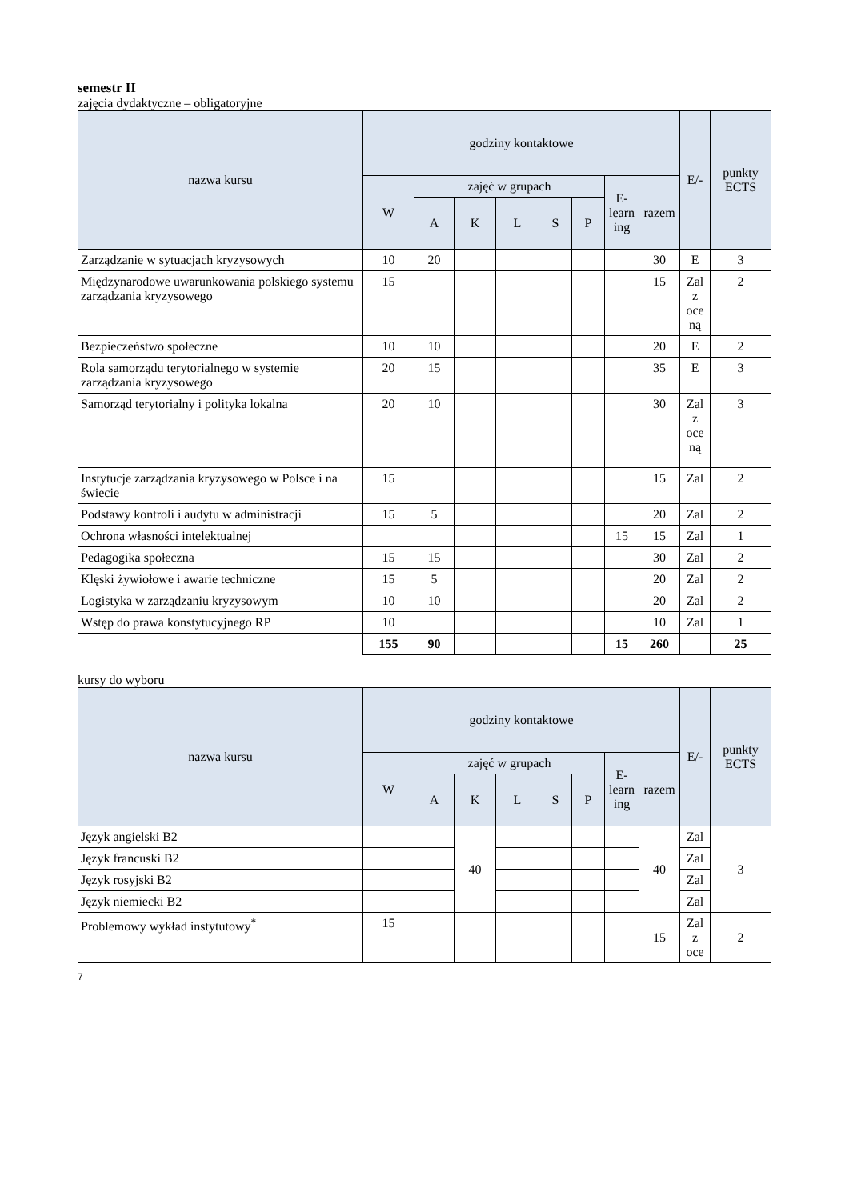semestr II
zajęcia dydaktyczne – obligatoryjne
| nazwa kursu | godziny kontaktowe | | | | | | | | E/- | punkty ECTS |
| --- | --- | --- | --- | --- | --- | --- | --- | --- | --- | --- |
| | W | zajęć w grupach | | | | | E- learn ing | razem | | |
| | | A | K | L | S | P | | | | |
| Zarządzanie w sytuacjach kryzysowych | 10 | 20 | | | | | | 30 | E | 3 |
| Międzynarodowe uwarunkowania polskiego systemu zarządzania kryzysowego | 15 | | | | | | | 15 | Zal z oce ną | 2 |
| Bezpieczeństwo społeczne | 10 | 10 | | | | | | 20 | E | 2 |
| Rola samorządu terytorialnego w systemie zarządzania kryzysowego | 20 | 15 | | | | | | 35 | E | 3 |
| Samorząd terytorialny i polityka lokalna | 20 | 10 | | | | | | 30 | Zal z oce ną | 3 |
| Instytucje zarządzania kryzysowego w Polsce i na świecie | 15 | | | | | | | 15 | Zal | 2 |
| Podstawy kontroli i audytu w administracji | 15 | 5 | | | | | | 20 | Zal | 2 |
| Ochrona własności intelektualnej | | | | | | | 15 | 15 | Zal | 1 |
| Pedagogika społeczna | 15 | 15 | | | | | | 30 | Zal | 2 |
| Klęski żywiołowe i awarie techniczne | 15 | 5 | | | | | | 20 | Zal | 2 |
| Logistyka w zarządzaniu kryzysowym | 10 | 10 | | | | | | 20 | Zal | 2 |
| Wstęp do prawa konstytucyjnego RP | 10 | | | | | | | 10 | Zal | 1 |
| | 155 | 90 | | | | | 15 | 260 | | 25 |
kursy do wyboru
| nazwa kursu | godziny kontaktowe | | | | | | | | E/- | punkty ECTS |
| --- | --- | --- | --- | --- | --- | --- | --- | --- | --- | --- |
| | W | zajęć w grupach | | | | | E- learn ing | razem | | |
| | | A | K | L | S | P | | | | |
| Język angielski B2 | | | 40 | | | | | 40 | Zal | 3 |
| Język francuski B2 | | | | | | | | | Zal | |
| Język rosyjski B2 | | | | | | | | | Zal | |
| Język niemiecki B2 | | | | | | | | | Zal | |
| Problemowy wykład instytutowy<sup>*</sup> | 15 | | | | | | | 15 | Zal z oce | 2 |
7